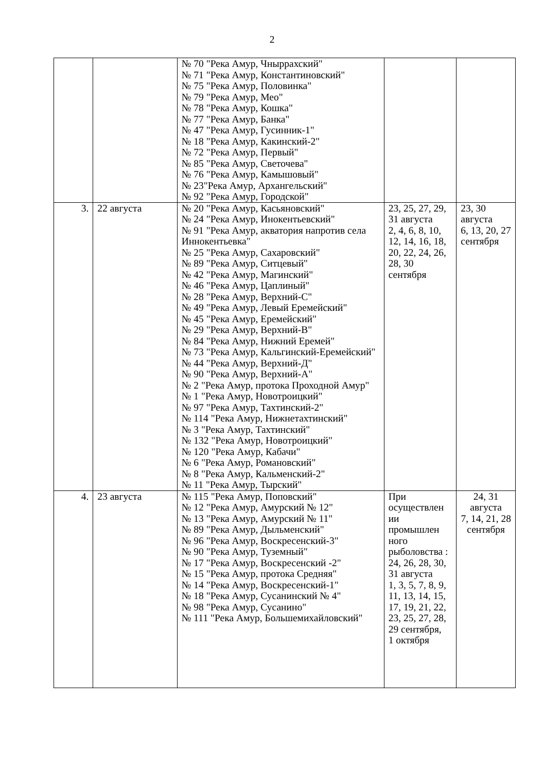2
| | | № 70 "Река Амур, Чныррахский" № 71 "Река Амур, Константиновский" № 75 "Река Амур, Половинка" № 79 "Река Амур, Мео" № 78 "Река Амур, Кошка" № 77 "Река Амур, Банка" № 47 "Река Амур, Гусинник-1" № 18 "Река Амур, Какинский-2" № 72 "Река Амур, Первый" № 85 "Река Амур, Светочева" № 76 "Река Амур, Камышовый" № 23"Река Амур, Архангельский" № 92 "Река Амур, Городской" | | |
| 3. | 22 августа | № 20 "Река Амур, Касьяновский" № 24 "Река Амур, Инокентьевский" № 91 "Река Амур, акватория напротив села Иннокентьевка" № 25 "Река Амур, Сахаровский" № 89 "Река Амур, Ситцевый" № 42 "Река Амур, Магинский" № 46 "Река Амур, Цаплиный" № 28 "Река Амур, Верхний-С" № 49 "Река Амур, Левый Еремейский" № 45 "Река Амур, Еремейский" № 29 "Река Амур, Верхний-В" № 84 "Река Амур, Нижний Еремей" № 73 "Река Амур, Кальгинский-Еремейский" № 44 "Река Амур, Верхний-Д" № 90 "Река Амур, Верхний-А" № 2 "Река Амур, протока Проходной Амур" № 1 "Река Амур, Новотроицкий" № 97 "Река Амур, Тахтинский-2" № 114 "Река Амур, Нижнетахтинский" № 3 "Река Амур, Тахтинский" № 132 "Река Амур, Новотроицкий" № 120 "Река Амур, Кабачи" № 6 "Река Амур, Романовский" № 8 "Река Амур, Кальменский-2" № 11 "Река Амур, Тырский" | 23, 25, 27, 29, 31 августа 2, 4, 6, 8, 10, 12, 14, 16, 18, 20, 22, 24, 26, 28, 30 сентября | 23, 30 августа 6, 13, 20, 27 сентября |
| 4. | 23 августа | № 115 "Река Амур, Поповский" № 12 "Река Амур, Амурский № 12" № 13 "Река Амур, Амурский № 11" № 89 "Река Амур, Дыльменский" № 96 "Река Амур, Воскресенский-3" № 90 "Река Амур, Туземный" № 17 "Река Амур, Воскресенский -2" № 15 "Река Амур, протока Средняя" № 14 "Река Амур, Воскресенский-1" № 18 "Река Амур, Сусанинский № 4" № 98 "Река Амур, Сусанино" № 111 "Река Амур, Большемихайловский" | При осуществлен ии промышлен ного рыболовства : 24, 26, 28, 30, 31 августа 1, 3, 5, 7, 8, 9, 11, 13, 14, 15, 17, 19, 21, 22, 23, 25, 27, 28, 29 сентября, 1 октября | 24, 31 августа 7, 14, 21, 28 сентября |